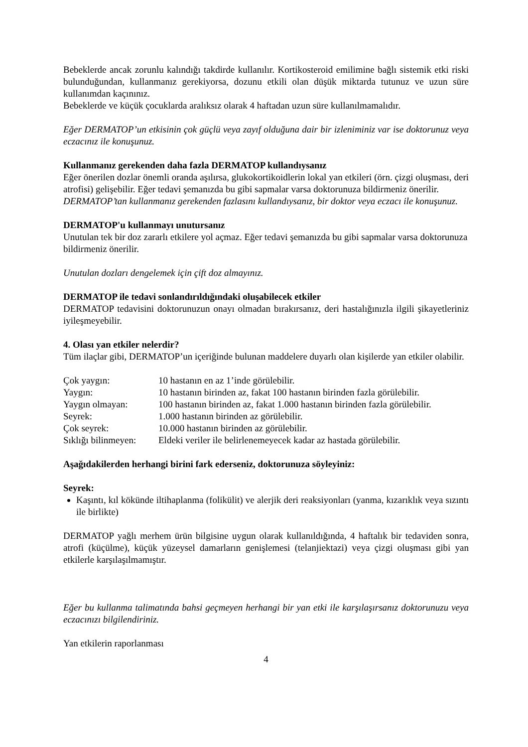Bebeklerde ancak zorunlu kalındığı takdirde kullanılır. Kortikosteroid emilimine bağlı sistemik etki riski bulunduğundan, kullanmanız gerekiyorsa, dozunu etkili olan düşük miktarda tutunuz ve uzun süre kullanımdan kaçınınız.
Bebeklerde ve küçük çocuklarda aralıksız olarak 4 haftadan uzun süre kullanılmamalıdır.
Eğer DERMATOP’un etkisinin çok güçlü veya zayıf olduğuna dair bir izleniminiz var ise doktorunuz veya eczacınız ile konuşunuz.
Kullanmanız gerekenden daha fazla DERMATOP kullandıysanız
Eğer önerilen dozlar önemli oranda aşılırsa, glukokortikoidlerin lokal yan etkileri (örn. çizgi oluşması, deri atrofisi) gelişebilir. Eğer tedavi şemanızda bu gibi sapmalar varsa doktorunuza bildirmeniz önerilir.
DERMATOP’tan kullanmanız gerekenden fazlasını kullandıysanız, bir doktor veya eczacı ile konuşunuz.
DERMATOP'u kullanmayı unutursanız
Unutulan tek bir doz zararlı etkilere yol açmaz. Eğer tedavi şemanızda bu gibi sapmalar varsa doktorunuza bildirmeniz önerilir.
Unutulan dozları dengelemek için çift doz almayınız.
DERMATOP ile tedavi sonlandırıldığındaki oluşabilecek etkiler
DERMATOP tedavisini doktorunuzun onayı olmadan bırakırsanız, deri hastalığınızla ilgili şikayetleriniz iyileşmeyebilir.
4. Olası yan etkiler nelerdir?
Tüm ilaçlar gibi, DERMATOP’un içeriğinde bulunan maddelere duyarlı olan kişilerde yan etkiler olabilir.
| Çok yaygın: | 10 hastanın en az 1’inde görülebilir. |
| Yaygın: | 10 hastanın birinden az, fakat 100 hastanın birinden fazla görülebilir. |
| Yaygın olmayan: | 100 hastanın birinden az, fakat 1.000 hastanın birinden fazla görülebilir. |
| Seyrek: | 1.000 hastanın birinden az görülebilir. |
| Çok seyrek: | 10.000 hastanın birinden az görülebilir. |
| Sıklığı bilinmeyen: | Eldeki veriler ile belirlenemeyecek kadar az hastada görülebilir. |
Aşağıdakilerden herhangi birini fark ederseniz, doktorunuza söyleyiniz:
Seyrek:
Kaşıntı, kıl kökünde iltihaplanma (folikülit) ve alerjik deri reaksiyonları (yanma, kızarıklık veya sızıntı ile birlikte)
DERMATOP yağlı merhem ürün bilgisine uygun olarak kullanıldığında, 4 haftalık bir tedaviden sonra, atrofi (küçülme), küçük yüzeysel damarların genişlemesi (telanjiektazi) veya çizgi oluşması gibi yan etkilerle karşılaşılmamıştır.
Eğer bu kullanma talimatında bahsi geçmeyen herhangi bir yan etki ile karşılaşırsanız doktorunuzu veya eczacınızı bilgilendiriniz.
Yan etkilerin raporlanması
4